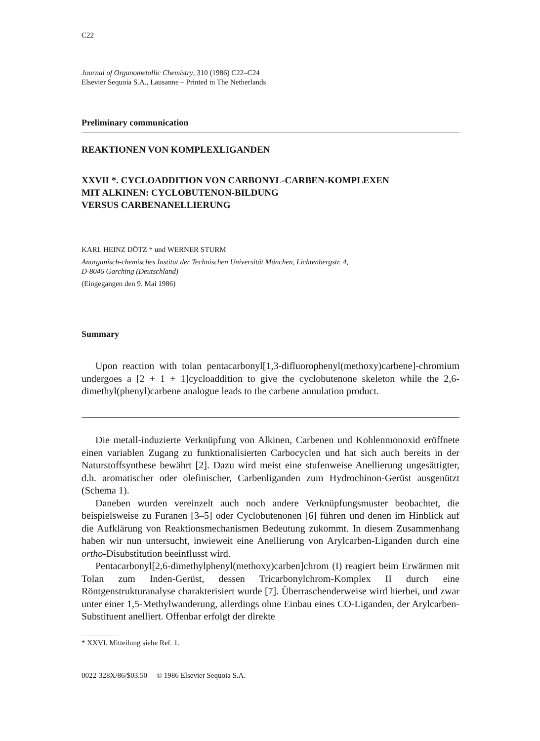C22
Journal of Organometallic Chemistry, 310 (1986) C22–C24
Elsevier Sequoia S.A., Lausanne – Printed in The Netherlands
Preliminary communication
REAKTIONEN VON KOMPLEXLIGANDEN
XXVII *. CYCLOADDITION VON CARBONYL-CARBEN-KOMPLEXEN
MIT ALKINEN: CYCLOBUTENON-BILDUNG
VERSUS CARBENANELLIERUNG
KARL HEINZ DÖTZ * und WERNER STURM
Anorganisch-chemisches Institut der Technischen Universität München, Lichtenbergstr. 4,
D-8046 Garching (Deutschland)
(Eingegangen den 9. Mai 1986)
Summary
Upon reaction with tolan pentacarbonyl[1,3-difluorophenyl(methoxy)carbene]-chromium undergoes a [2 + 1 + 1]cycloaddition to give the cyclobutenone skeleton while the 2,6-dimethyl(phenyl)carbene analogue leads to the carbene annulation product.
Die metall-induzierte Verknüpfung von Alkinen, Carbenen und Kohlenmonoxid eröffnete einen variablen Zugang zu funktionalisierten Carbocyclen und hat sich auch bereits in der Naturstoffsynthese bewährt [2]. Dazu wird meist eine stufenweise Anellierung ungesättigter, d.h. aromatischer oder olefinischer, Carbenliganden zum Hydrochinon-Gerüst ausgenützt (Schema 1).
Daneben wurden vereinzelt auch noch andere Verknüpfungsmuster beobachtet, die beispielsweise zu Furanen [3–5] oder Cyclobutenonen [6] führen und denen im Hinblick auf die Aufklärung von Reaktionsmechanismen Bedeutung zukommt. In diesem Zusammenhang haben wir nun untersucht, inwieweit eine Anellierung von Arylcarben-Liganden durch eine ortho-Disubstitution beeinflusst wird.
Pentacarbonyl[2,6-dimethylphenyl(methoxy)carben]chrom (I) reagiert beim Erwärmen mit Tolan zum Inden-Gerüst, dessen Tricarbonylchrom-Komplex II durch eine Röntgenstrukturanalyse charakterisiert wurde [7]. Überraschenderweise wird hierbei, und zwar unter einer 1,5-Methylwanderung, allerdings ohne Einbau eines CO-Liganden, der Arylcarben-Substituent anelliert. Offenbar erfolgt der direkte
* XXVI. Mitteilung siehe Ref. 1.
0022-328X/86/$03.50 © 1986 Elsevier Sequoia S.A.